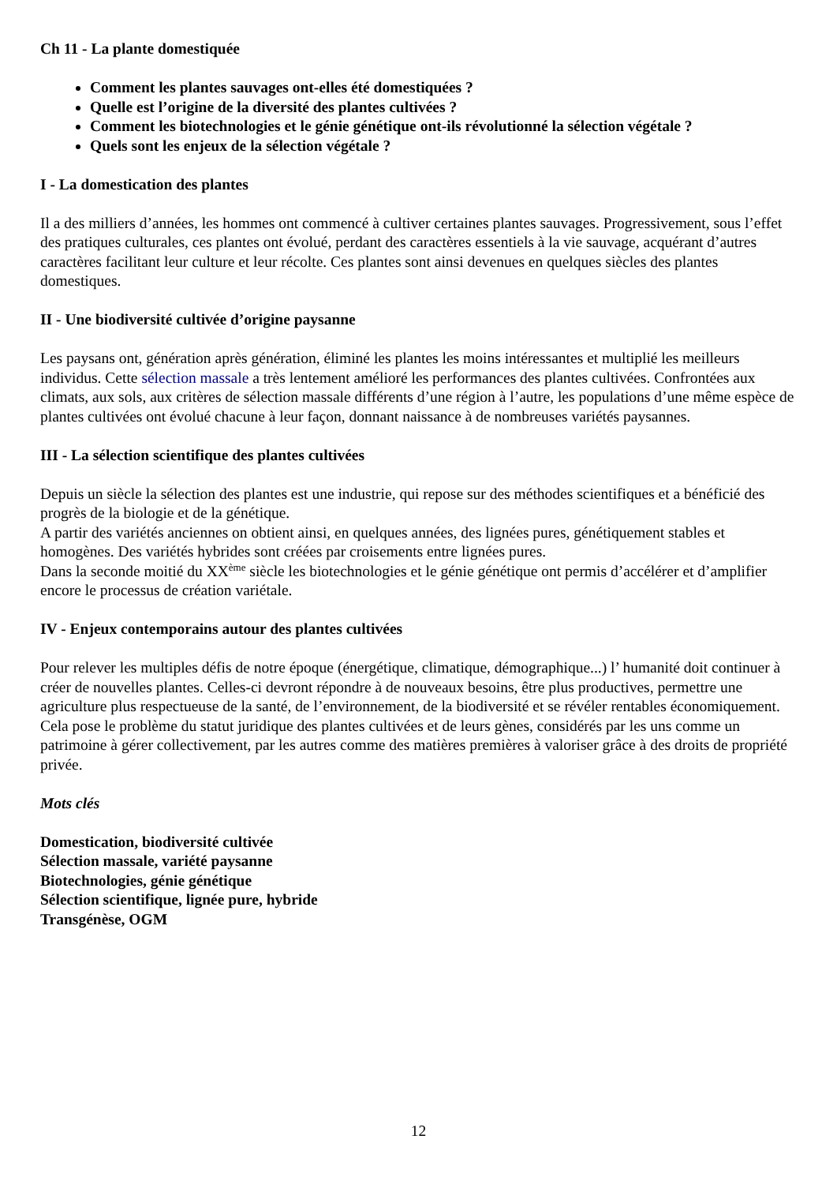Ch 11 - La plante domestiquée
Comment les plantes sauvages ont-elles été domestiquées ?
Quelle est l’origine de la diversité des plantes cultivées ?
Comment les biotechnologies et le génie génétique ont-ils révolutionné la sélection végétale ?
Quels sont les enjeux de la sélection végétale ?
I - La domestication des plantes
Il a des milliers d’années, les hommes ont commencé à cultiver certaines plantes sauvages. Progressivement, sous l’effet des pratiques culturales, ces plantes ont évolué, perdant des caractères essentiels à la vie sauvage, acquérant d’autres caractères facilitant leur culture et leur récolte. Ces plantes sont ainsi devenues en quelques siècles des plantes domestiques.
II - Une biodiversité cultivée d’origine paysanne
Les paysans ont, génération après génération, éliminé les plantes les moins intéressantes et multiplié les meilleurs individus. Cette sélection massale a très lentement amélioré les performances des plantes cultivées. Confrontées aux climats, aux sols, aux critères de sélection massale différents d’une région à l’autre, les populations d’une même espèce de plantes cultivées ont évolué chacune à leur façon, donnant naissance à de nombreuses variétés paysannes.
III - La sélection scientifique des plantes cultivées
Depuis un siècle la sélection des plantes est une industrie, qui repose sur des méthodes scientifiques et a bénéficié des progrès de la biologie et de la génétique.
A partir des variétés anciennes on obtient ainsi, en quelques années, des lignées pures, génétiquement stables et homogènes. Des variétés hybrides sont créées par croisements entre lignées pures.
Dans la seconde moitié du XX<sup>ème</sup> siècle les biotechnologies et le génie génétique ont permis d’accélérer et d’amplifier encore le processus de création variétale.
IV - Enjeux contemporains autour des plantes cultivées
Pour relever les multiples défis de notre époque (énergétique, climatique, démographique...) l’ humanité doit continuer à créer de nouvelles plantes. Celles-ci devront répondre à de nouveaux besoins, être plus productives, permettre une agriculture plus respectueuse de la santé, de l’environnement, de la biodiversité et se révéler rentables économiquement.
Cela pose le problème du statut juridique des plantes cultivées et de leurs gènes, considérés par les uns comme un patrimoine à gérer collectivement, par les autres comme des matières premières à valoriser grâce à des droits de propriété privée.
Mots clés
Domestication, biodiversité cultivée
Sélection massale, variété paysanne
Biotechnologies, génie génétique
Sélection scientifique, lignée pure, hybride
Transgénèse, OGM
12